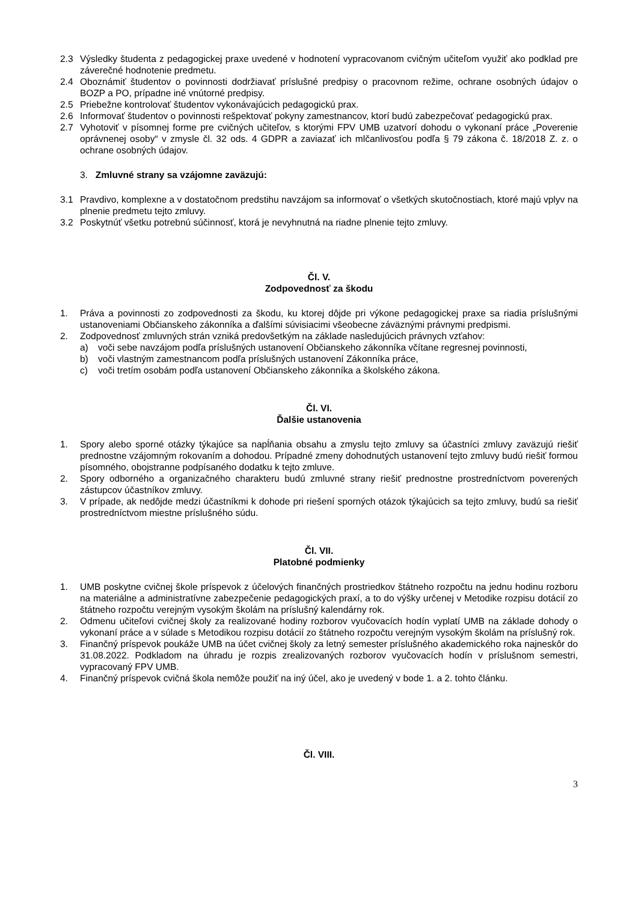2.3 Výsledky študenta z pedagogickej praxe uvedené v hodnotení vypracovanom cvičným učiteľom využiť ako podklad pre záverečné hodnotenie predmetu.
2.4 Oboznámiť študentov o povinnosti dodržiavať príslušné predpisy o pracovnom režime, ochrane osobných údajov o BOZP a PO, prípadne iné vnútorné predpisy.
2.5 Priebežne kontrolovať študentov vykonávajúcich pedagogickú prax.
2.6 Informovať študentov o povinnosti rešpektovať pokyny zamestnancov, ktorí budú zabezpečovať pedagogickú prax.
2.7 Vyhotoviť v písomnej forme pre cvičných učiteľov, s ktorými FPV UMB uzatvorí dohodu o vykonaní práce „Poverenie oprávnenej osoby“ v zmysle čl. 32 ods. 4 GDPR a zaviazať ich mlčanlivosťou podľa § 79 zákona č. 18/2018 Z. z. o ochrane osobných údajov.
3. Zmluvné strany sa vzájomne zaväzujú:
3.1 Pravdivo, komplexne a v dostatočnom predstihu navzájom sa informovať o všetkých skutočnostiach, ktoré majú vplyv na plnenie predmetu tejto zmluvy.
3.2 Poskytnúť všetku potrebnú súčinnosť, ktorá je nevyhnutná na riadne plnenie tejto zmluvy.
Čl. V.
Zodpovednosť za škodu
1. Práva a povinnosti zo zodpovednosti za škodu, ku ktorej dôjde pri výkone pedagogickej praxe sa riadia príslušnými ustanoveniami Občianskeho zákonníka a ďalšími súvisiacimi všeobecne záväznými právnymi predpismi.
2. Zodpovednosť zmluvných strán vzniká predovšetkým na základe nasledujúcich právnych vzťahov:
a) voči sebe navzájom podľa príslušných ustanovení Občianskeho zákonníka včítane regresnej povinnosti,
b) voči vlastným zamestnancom podľa príslušných ustanovení Zákonníka práce,
c) voči tretím osobám podľa ustanovení Občianskeho zákonníka a školského zákona.
Čl. VI.
Ďalšie ustanovenia
1. Spory alebo sporné otázky týkajúce sa napĺňania obsahu a zmyslu tejto zmluvy sa účastníci zmluvy zaväzujú riešiť prednostne vzájomným rokovaním a dohodou. Prípadné zmeny dohodnutých ustanovení tejto zmluvy budú riešiť formou písomného, obojstranne podpísaného dodatku k tejto zmluve.
2. Spory odborného a organizačného charakteru budú zmluvné strany riešiť prednostne prostredníctvom poverených zástupcov účastníkov zmluvy.
3. V prípade, ak nedôjde medzi účastníkmi k dohode pri riešení sporných otázok týkajúcich sa tejto zmluvy, budú sa riešiť prostredníctvom miestne príslušného súdu.
Čl. VII.
Platobné podmienky
1. UMB poskytne cvičnej škole príspevok z účelových finančných prostriedkov štátneho rozpočtu na jednu hodinu rozboru na materiálne a administratívne zabezpečenie pedagogických praxí, a to do výšky určenej v Metodike rozpisu dotácií zo štátneho rozpočtu verejným vysokým školám na príslušný kalendárny rok.
2. Odmenu učiteľovi cvičnej školy za realizované hodiny rozborov vyučovacích hodín vyplatí UMB na základe dohody o vykonaní práce a v súlade s Metodikou rozpisu dotácií zo štátneho rozpočtu verejným vysokým školám na príslušný rok.
3. Finančný príspevok poukáže UMB na účet cvičnej školy za letný semester príslušného akademického roka najneskôr do 31.08.2022. Podkladom na úhradu je rozpis zrealizovaných rozborov vyučovacích hodín v príslušnom semestri, vypracovaný FPV UMB.
4. Finančný príspevok cvičná škola nemôže použiť na iný účel, ako je uvedený v bode 1. a 2. tohto článku.
Čl. VIII.
3